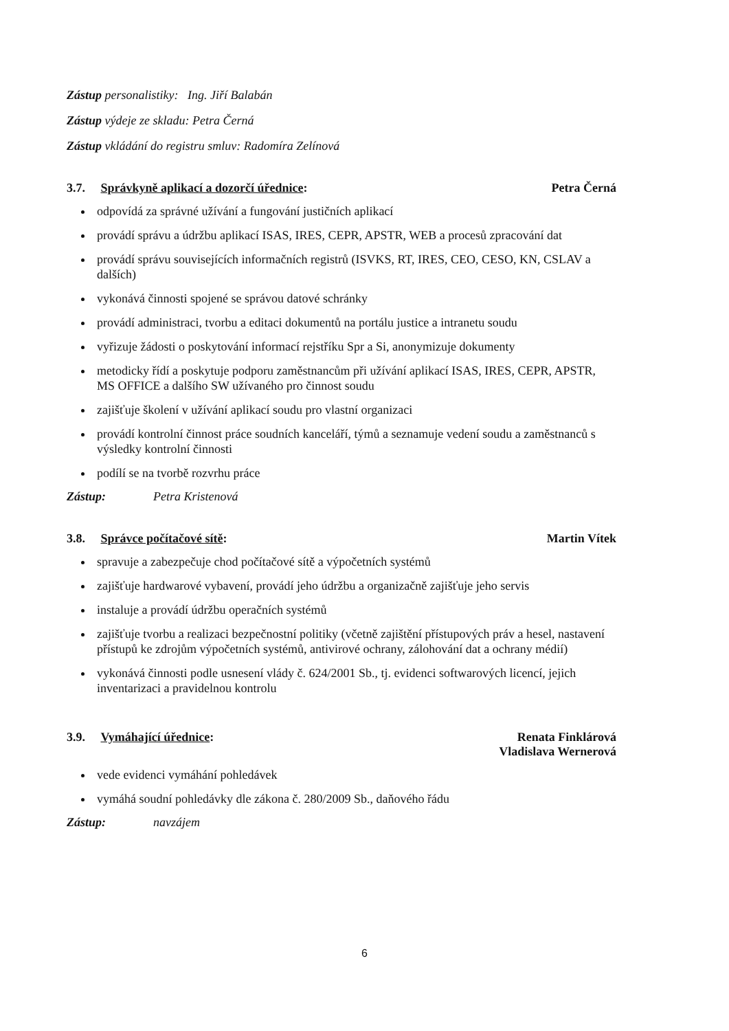Zástup personalistiky: Ing. Jiří Balabán
Zástup výdeje ze skladu: Petra Černá
Zástup vkládání do registru smluv: Radomíra Zelínová
3.7. Správkyně aplikací a dozorčí úřednice: Petra Černá
odpovídá za správné užívání a fungování justičních aplikací
provádí správu a údržbu aplikací ISAS, IRES, CEPR, APSTR, WEB a procesů zpracování dat
provádí správu souvisejících informačních registrů (ISVKS, RT, IRES, CEO, CESO, KN, CSLAV a dalších)
vykonává činnosti spojené se správou datové schránky
provádí administraci, tvorbu a editaci dokumentů na portálu justice a intranetu soudu
vyřizuje žádosti o poskytování informací rejstříku Spr a Si, anonymizuje dokumenty
metodicky řídí a poskytuje podporu zaměstnancům při užívání aplikací ISAS, IRES, CEPR, APSTR, MS OFFICE a dalšího SW užívaného pro činnost soudu
zajišťuje školení v užívání aplikací soudu pro vlastní organizaci
provádí kontrolní činnost práce soudních kanceláří, týmů a seznamuje vedení soudu a zaměstnanců s výsledky kontrolní činnosti
podílí se na tvorbě rozvrhu práce
Zástup: Petra Kristenová
3.8. Správce počítačové sítě: Martin Vítek
spravuje a zabezpečuje chod počítačové sítě a výpočetních systémů
zajišťuje hardwarové vybavení, provádí jeho údržbu a organizačně zajišťuje jeho servis
instaluje a provádí údržbu operačních systémů
zajišťuje tvorbu a realizaci bezpečnostní politiky (včetně zajištění přístupových práv a hesel, nastavení přístupů ke zdrojům výpočetních systémů, antivirové ochrany, zálohování dat a ochrany médií)
vykonává činnosti podle usnesení vlády č. 624/2001 Sb., tj. evidenci softwarových licencí, jejich inventarizaci a pravidelnou kontrolu
3.9. Vymáhající úřednice: Renata Finklárová
Vladislava Wernerová
vede evidenci vymáhání pohledávek
vymáhá soudní pohledávky dle zákona č. 280/2009 Sb., daňového řádu
Zástup: navzájem
6